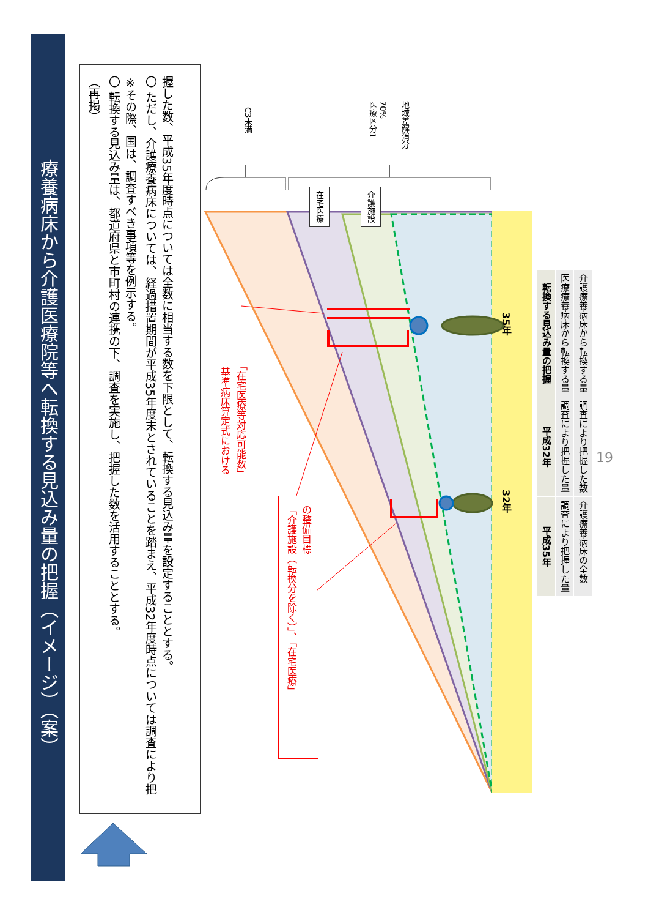療養病床から介護医療院等へ転換する見込み量の把握（イメージ）（案）
（再掲）
〇 転換する見込み量は、都道府県と市町村の連携の下、調査を実施し、把握した数を活用することとする。
※その際、国は、調査すべき事項等を例示する。
〇 ただし、介護療養病床については、経過措置期間が平成35年度末とされていることを踏まえ、平成32年度時点については調査により把握した数、平成35年度時点については全数に相当する数を下限として、転換する見込み量を設定することとする。
C3未満
医療区分1
70%
＋
地域差解消分
在宅医療
介護施設
基準病床算定式における
「在宅医療等対応可能数」
「介護施設（転換分を除く）」、「在宅医療」
の整備目標
35年
32年
| 転換する見込み量の把握 | 平成32年 | 平成35年 |
| --- | --- | --- |
| 医療療養病床から転換する量 | 調査により把握した量 | 調査により把握した量 |
| 介護療養病床から転換する量 | 調査により把握した数 | 介護療養病床の全数 |
19